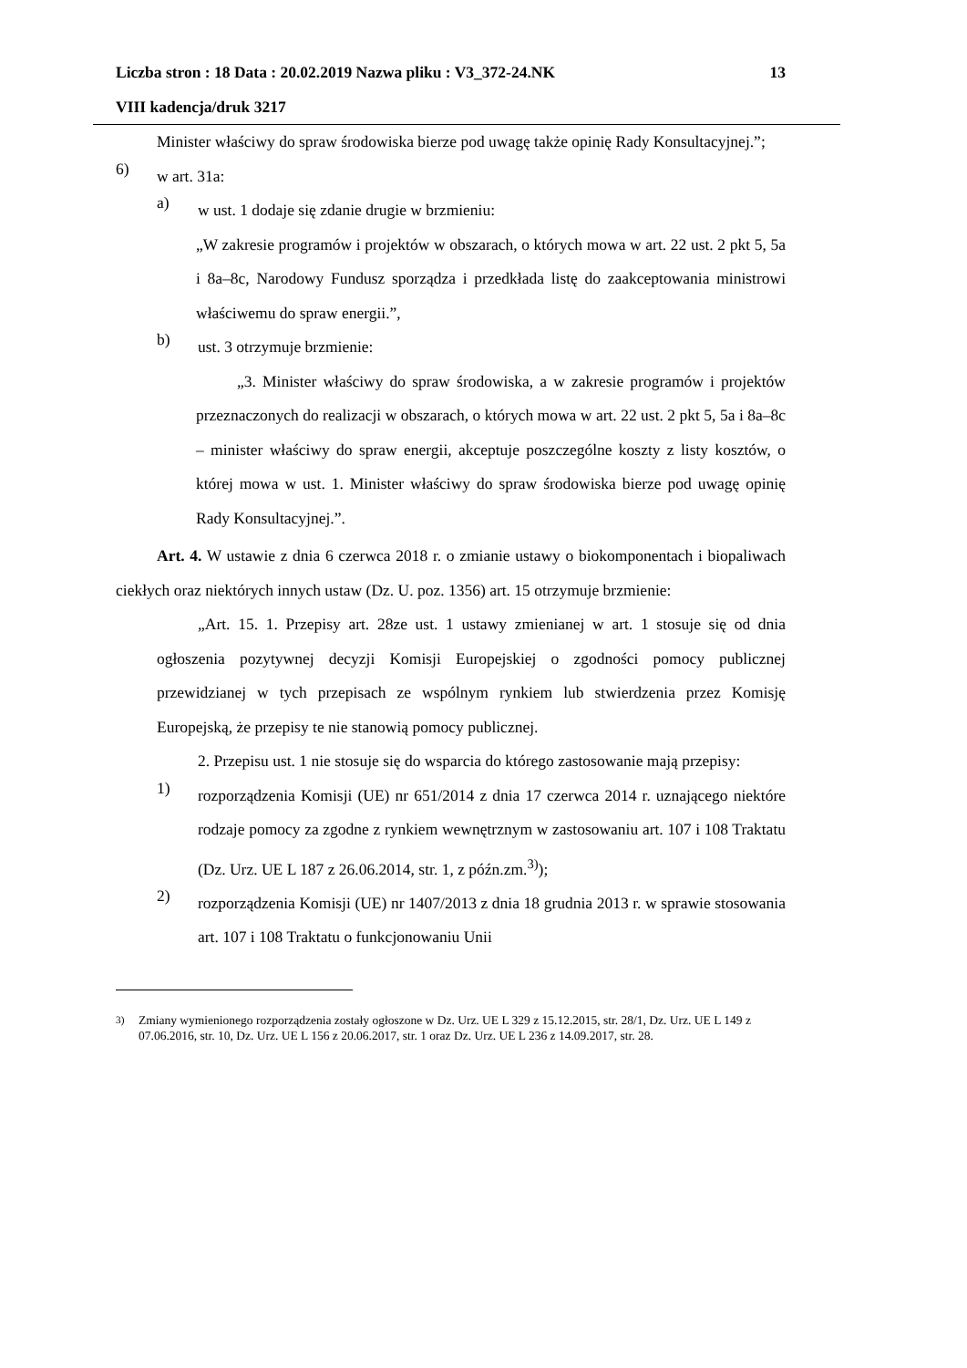13 Liczba stron : 18 Data : 20.02.2019 Nazwa pliku : V3_372-24.NK
VIII kadencja/druk 3217
Minister właściwy do spraw środowiska bierze pod uwagę także opinię Rady Konsultacyjnej.”;
6)
w art. 31a:
a)
w ust. 1 dodaje się zdanie drugie w brzmieniu:
„W zakresie programów i projektów w obszarach, o których mowa w art. 22 ust. 2 pkt 5, 5a i 8a–8c, Narodowy Fundusz sporządza i przedkłada listę do zaakceptowania ministrowi właściwemu do spraw energii.”,
b)
ust. 3 otrzymuje brzmienie:
„3. Minister właściwy do spraw środowiska, a w zakresie programów i projektów przeznaczonych do realizacji w obszarach, o których mowa w art. 22 ust. 2 pkt 5, 5a i 8a–8c – minister właściwy do spraw energii, akceptuje poszczególne koszty z listy kosztów, o której mowa w ust. 1. Minister właściwy do spraw środowiska bierze pod uwagę opinię Rady Konsultacyjnej.”.
Art. 4. W ustawie z dnia 6 czerwca 2018 r. o zmianie ustawy o biokomponentach i biopaliwach ciekłych oraz niektórych innych ustaw (Dz. U. poz. 1356) art. 15 otrzymuje brzmienie:
„Art. 15. 1. Przepisy art. 28ze ust. 1 ustawy zmienianej w art. 1 stosuje się od dnia ogłoszenia pozytywnej decyzji Komisji Europejskiej o zgodności pomocy publicznej przewidzianej w tych przepisach ze wspólnym rynkiem lub stwierdzenia przez Komisję Europejską, że przepisy te nie stanowią pomocy publicznej.
2. Przepisu ust. 1 nie stosuje się do wsparcia do którego zastosowanie mają przepisy:
1)
rozporządzenia Komisji (UE) nr 651/2014 z dnia 17 czerwca 2014 r. uznającego niektóre rodzaje pomocy za zgodne z rynkiem wewnętrznym w zastosowaniu art. 107 i 108 Traktatu (Dz. Urz. UE L 187 z 26.06.2014, str. 1, z późn.zm.<sup>3)</sup>);
2)
rozporządzenia Komisji (UE) nr 1407/2013 z dnia 18 grudnia 2013 r. w sprawie stosowania art. 107 i 108 Traktatu o funkcjonowaniu Unii
<sup>3)</sup> Zmiany wymienionego rozporządzenia zostały ogłoszone w Dz. Urz. UE L 329 z 15.12.2015, str. 28/1, Dz. Urz. UE L 149 z 07.06.2016, str. 10, Dz. Urz. UE L 156 z 20.06.2017, str. 1 oraz Dz. Urz. UE L 236 z 14.09.2017, str. 28.